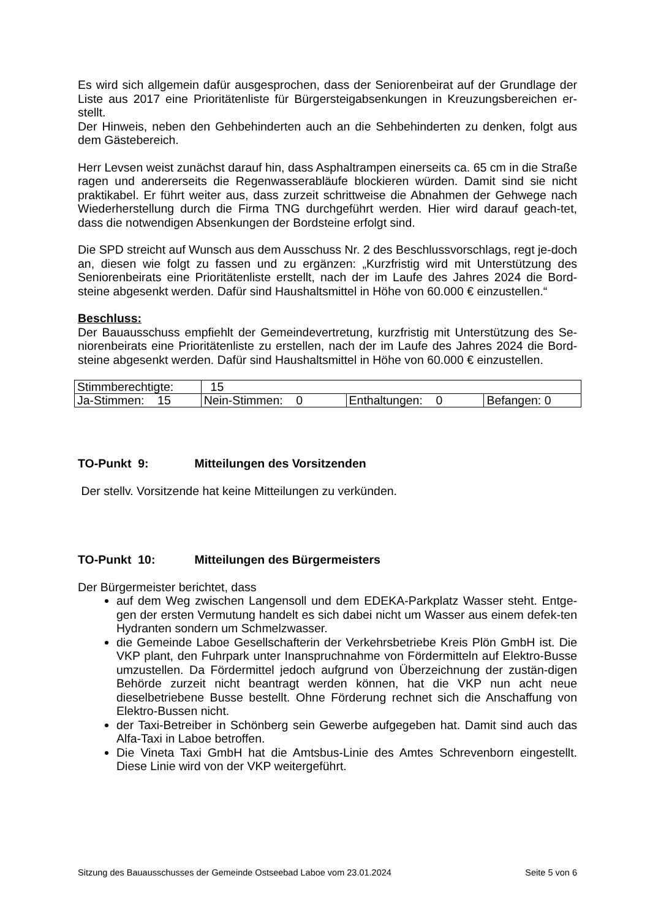Es wird sich allgemein dafür ausgesprochen, dass der Seniorenbeirat auf der Grundlage der Liste aus 2017 eine Prioritätenliste für Bürgersteigabsenkungen in Kreuzungsbereichen er-stellt.
Der Hinweis, neben den Gehbehinderten auch an die Sehbehinderten zu denken, folgt aus dem Gästebereich.
Herr Levsen weist zunächst darauf hin, dass Asphaltrampen einerseits ca. 65 cm in die Straße ragen und andererseits die Regenwasserabläufe blockieren würden. Damit sind sie nicht praktikabel. Er führt weiter aus, dass zurzeit schrittweise die Abnahmen der Gehwege nach Wiederherstellung durch die Firma TNG durchgeführt werden. Hier wird darauf geach-tet, dass die notwendigen Absenkungen der Bordsteine erfolgt sind.
Die SPD streicht auf Wunsch aus dem Ausschuss Nr. 2 des Beschlussvorschlags, regt je-doch an, diesen wie folgt zu fassen und zu ergänzen: „Kurzfristig wird mit Unterstützung des Seniorenbeirats eine Prioritätenliste erstellt, nach der im Laufe des Jahres 2024 die Bord-steine abgesenkt werden. Dafür sind Haushaltsmittel in Höhe von 60.000 € einzustellen.“
Beschluss:
Der Bauausschuss empfiehlt der Gemeindevertretung, kurzfristig mit Unterstützung des Se-niorenbeirats eine Prioritätenliste zu erstellen, nach der im Laufe des Jahres 2024 die Bord-steine abgesenkt werden. Dafür sind Haushaltsmittel in Höhe von 60.000 € einzustellen.
| Stimmberechtigte: | 15 | | |
| Ja-Stimmen: 15 | Nein-Stimmen: 0 | Enthaltungen: 0 | Befangen: 0 |
TO-Punkt 9: Mitteilungen des Vorsitzenden
Der stellv. Vorsitzende hat keine Mitteilungen zu verkünden.
TO-Punkt 10: Mitteilungen des Bürgermeisters
Der Bürgermeister berichtet, dass
auf dem Weg zwischen Langensoll und dem EDEKA-Parkplatz Wasser steht. Entge-gen der ersten Vermutung handelt es sich dabei nicht um Wasser aus einem defek-ten Hydranten sondern um Schmelzwasser.
die Gemeinde Laboe Gesellschafterin der Verkehrsbetriebe Kreis Plön GmbH ist. Die VKP plant, den Fuhrpark unter Inanspruchnahme von Fördermitteln auf Elektro-Busse umzustellen. Da Fördermittel jedoch aufgrund von Überzeichnung der zustän-digen Behörde zurzeit nicht beantragt werden können, hat die VKP nun acht neue dieselbetriebene Busse bestellt. Ohne Förderung rechnet sich die Anschaffung von Elektro-Bussen nicht.
der Taxi-Betreiber in Schönberg sein Gewerbe aufgegeben hat. Damit sind auch das Alfa-Taxi in Laboe betroffen.
Die Vineta Taxi GmbH hat die Amtsbus-Linie des Amtes Schrevenborn eingestellt. Diese Linie wird von der VKP weitergeführt.
Sitzung des Bauausschusses der Gemeinde Ostseebad Laboe vom 23.01.2024 Seite 5 von 6